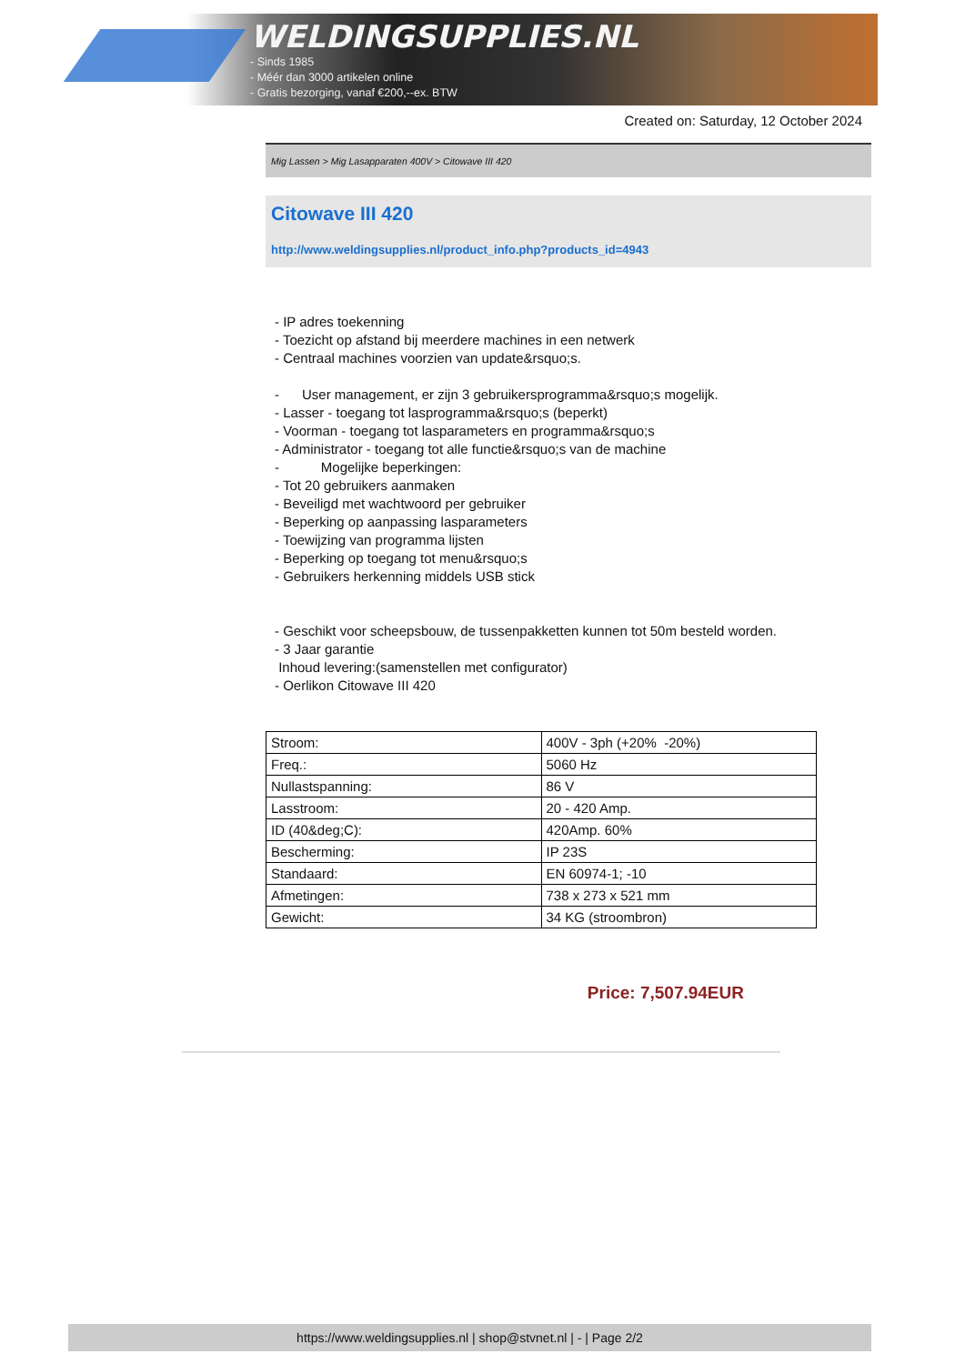WELDINGSUPPLIES.NL
- Sinds 1985
- Méér dan 3000 artikelen online
- Gratis bezorging, vanaf €200,--ex. BTW
Created on: Saturday, 12 October 2024
Mig Lassen > Mig Lasapparaten 400V > Citowave III 420
Citowave III 420
http://www.weldingsupplies.nl/product_info.php?products_id=4943
- IP adres toekenning
- Toezicht op afstand bij meerdere machines in een netwerk
- Centraal machines voorzien van update&rsquo;s.
- User management, er zijn 3 gebruikersprogramma&rsquo;s mogelijk.
- Lasser - toegang tot lasprogramma&rsquo;s (beperkt)
- Voorman - toegang tot lasparameters en programma&rsquo;s
- Administrator - toegang tot alle functie&rsquo;s van de machine
- Mogelijke beperkingen:
- Tot 20 gebruikers aanmaken
- Beveiligd met wachtwoord per gebruiker
- Beperking op aanpassing lasparameters
- Toewijzing van programma lijsten
- Beperking op toegang tot menu&rsquo;s
- Gebruikers herkenning middels USB stick
- Geschikt voor scheepsbouw, de tussenpakketten kunnen tot 50m besteld worden.
- 3 Jaar garantie
Inhoud levering:(samenstellen met configurator)
- Oerlikon Citowave III 420
| Stroom: | 400V - 3ph (+20% -20%) |
| Freq.: | 5060 Hz |
| Nullastspanning: | 86 V |
| Lasstroom: | 20 - 420 Amp. |
| ID (40&deg;C): | 420Amp. 60% |
| Bescherming: | IP 23S |
| Standaard: | EN 60974-1; -10 |
| Afmetingen: | 738 x 273 x 521 mm |
| Gewicht: | 34 KG (stroombron) |
Price: 7,507.94EUR
https://www.weldingsupplies.nl | shop@stvnet.nl | - | Page 2/2